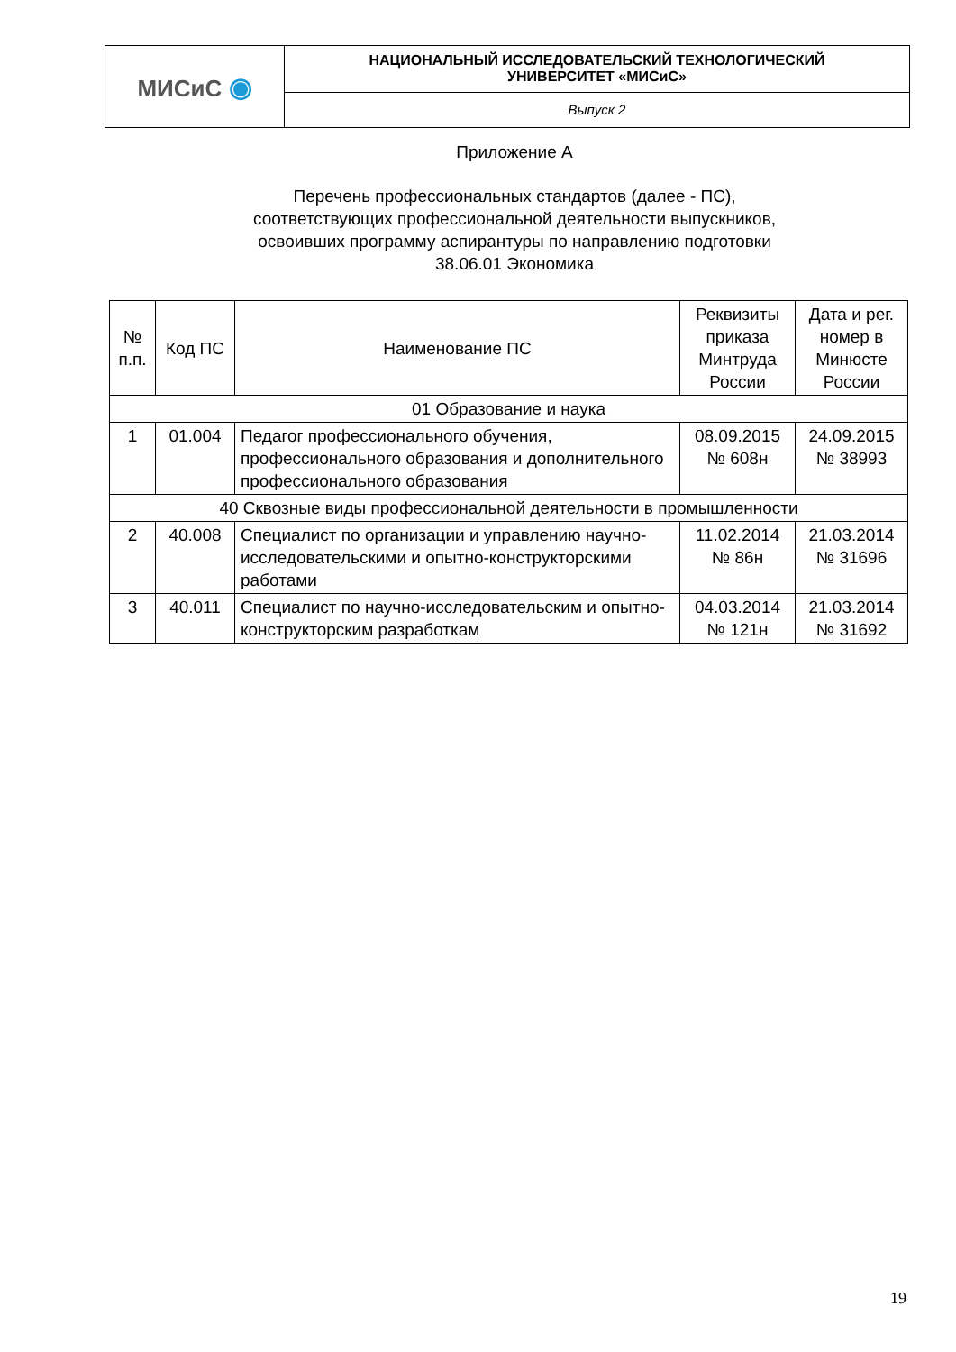| МИСиС ◉ | НАЦИОНАЛЬНЫЙ ИССЛЕДОВАТЕЛЬСКИЙ ТЕХНОЛОГИЧЕСКИЙ УНИВЕРСИТЕТ «МИСиС» |
| | Выпуск 2 |
Приложение А
Перечень профессиональных стандартов (далее - ПС),
соответствующих профессиональной деятельности выпускников,
освоивших программу аспирантуры по направлению подготовки
38.06.01 Экономика
| № п.п. | Код ПС | Наименование ПС | Реквизиты приказа Минтруда России | Дата и рег. номер в Минюсте России |
| --- | --- | --- | --- | --- |
| 01 Образование и наука | | | | |
| 1 | 01.004 | Педагог профессионального обучения, профессионального образования и дополнительного профессионального образования | 08.09.2015 № 608н | 24.09.2015 № 38993 |
| 40 Сквозные виды профессиональной деятельности в промышленности | | | | |
| 2 | 40.008 | Специалист по организации и управлению научно-исследовательскими и опытно-конструкторскими работами | 11.02.2014 № 86н | 21.03.2014 № 31696 |
| 3 | 40.011 | Специалист по научно-исследовательским и опытно-конструкторским разработкам | 04.03.2014 № 121н | 21.03.2014 № 31692 |
19